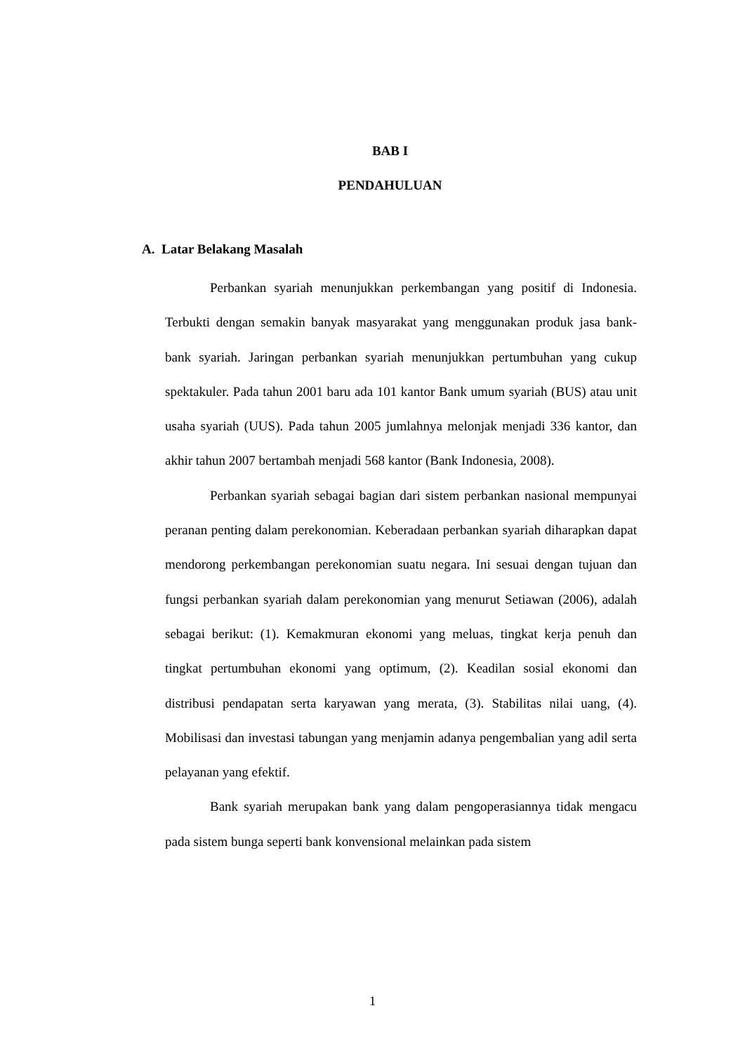BAB I
PENDAHULUAN
A. Latar Belakang Masalah
Perbankan syariah menunjukkan perkembangan yang positif di Indonesia. Terbukti dengan semakin banyak masyarakat yang menggunakan produk jasa bank-bank syariah. Jaringan perbankan syariah menunjukkan pertumbuhan yang cukup spektakuler. Pada tahun 2001 baru ada 101 kantor Bank umum syariah (BUS) atau unit usaha syariah (UUS). Pada tahun 2005 jumlahnya melonjak menjadi 336 kantor, dan akhir tahun 2007 bertambah menjadi 568 kantor (Bank Indonesia, 2008).
Perbankan syariah sebagai bagian dari sistem perbankan nasional mempunyai peranan penting dalam perekonomian. Keberadaan perbankan syariah diharapkan dapat mendorong perkembangan perekonomian suatu negara. Ini sesuai dengan tujuan dan fungsi perbankan syariah dalam perekonomian yang menurut Setiawan (2006), adalah sebagai berikut: (1). Kemakmuran ekonomi yang meluas, tingkat kerja penuh dan tingkat pertumbuhan ekonomi yang optimum, (2). Keadilan sosial ekonomi dan distribusi pendapatan serta karyawan yang merata, (3). Stabilitas nilai uang, (4). Mobilisasi dan investasi tabungan yang menjamin adanya pengembalian yang adil serta pelayanan yang efektif.
Bank syariah merupakan bank yang dalam pengoperasiannya tidak mengacu pada sistem bunga seperti bank konvensional melainkan pada sistem
1